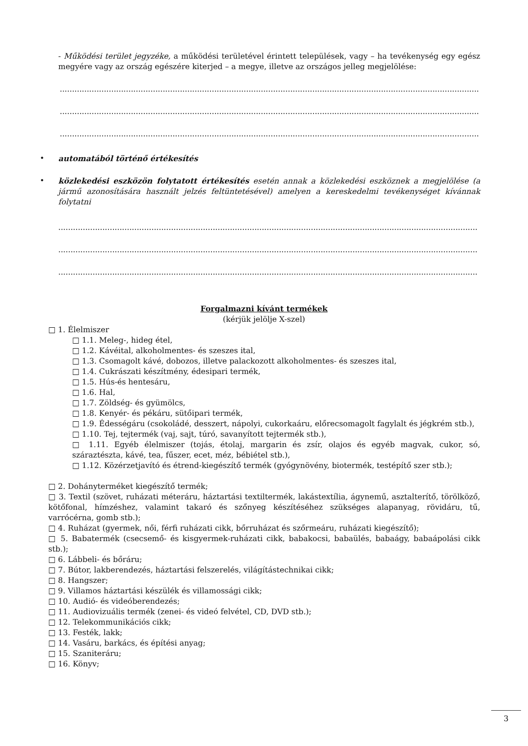- Működési terület jegyzéke, a működési területével érintett települések, vagy – ha tevékenység egy egész megyére vagy az ország egészére kiterjed – a megye, illetve az országos jelleg megjelölése:
..........................................................................................................................................................................................
..........................................................................................................................................................................................
..........................................................................................................................................................................................
• automatából történő értékesítés
• közlekedési eszközön folytatott értékesítés esetén annak a közlekedési eszköznek a megjelölése (a jármű azonosítására használt jelzés feltüntetésével) amelyen a kereskedelmi tevékenységet kívánnak folytatni
..........................................................................................................................................................................................
..........................................................................................................................................................................................
..........................................................................................................................................................................................
Forgalmazni kívánt termékek
(kérjük jelölje X-szel)
□ 1. Élelmiszer
□ 1.1. Meleg-, hideg étel,
□ 1.2. Kávéital, alkoholmentes- és szeszes ital,
□ 1.3. Csomagolt kávé, dobozos, illetve palackozott alkoholmentes- és szeszes ital,
□ 1.4. Cukrászati készítmény, édesipari termék,
□ 1.5. Hús-és hentesáru,
□ 1.6. Hal,
□ 1.7. Zöldség- és gyümölcs,
□ 1.8. Kenyér- és pékáru, sütőipari termék,
□ 1.9. Édességáru (csokoládé, desszert, nápolyi, cukorkaáru, előrecsomagolt fagylalt és jégkrém stb.),
□ 1.10. Tej, tejtermék (vaj, sajt, túró, savanyított tejtermék stb.),
□ 1.11. Egyéb élelmiszer (tojás, étolaj, margarin és zsír, olajos és egyéb magvak, cukor, só, száraztészta, kávé, tea, fűszer, ecet, méz, bébiétel stb.),
□ 1.12. Közérzetjavító és étrend-kiegészítő termék (gyógynövény, biotermék, testépítő szer stb.);
□ 2. Dohányterméket kiegészítő termék;
□ 3. Textil (szövet, ruházati méteráru, háztartási textiltermék, lakástextília, ágynemű, asztalterítő, törölköző, kötőfonal, hímzéshez, valamint takaró és szőnyeg készítéséhez szükséges alapanyag, rövidáru, tű, varrócérna, gomb stb.);
□ 4. Ruházat (gyermek, női, férfi ruházati cikk, bőrruházat és szőrmeáru, ruházati kiegészítő);
□ 5. Babatermék (csecsemő- és kisgyermek-ruházati cikk, babakocsi, babaülés, babaágy, babaápolási cikk stb.);
□ 6. Lábbeli- és bőráru;
□ 7. Bútor, lakberendezés, háztartási felszerelés, világítástechnikai cikk;
□ 8. Hangszer;
□ 9. Villamos háztartási készülék és villamossági cikk;
□ 10. Audió- és videóberendezés;
□ 11. Audiovizuális termék (zenei- és videó felvétel, CD, DVD stb.);
□ 12. Telekommunikációs cikk;
□ 13. Festék, lakk;
□ 14. Vasáru, barkács, és építési anyag;
□ 15. Szaniteráru;
□ 16. Könyv;
3